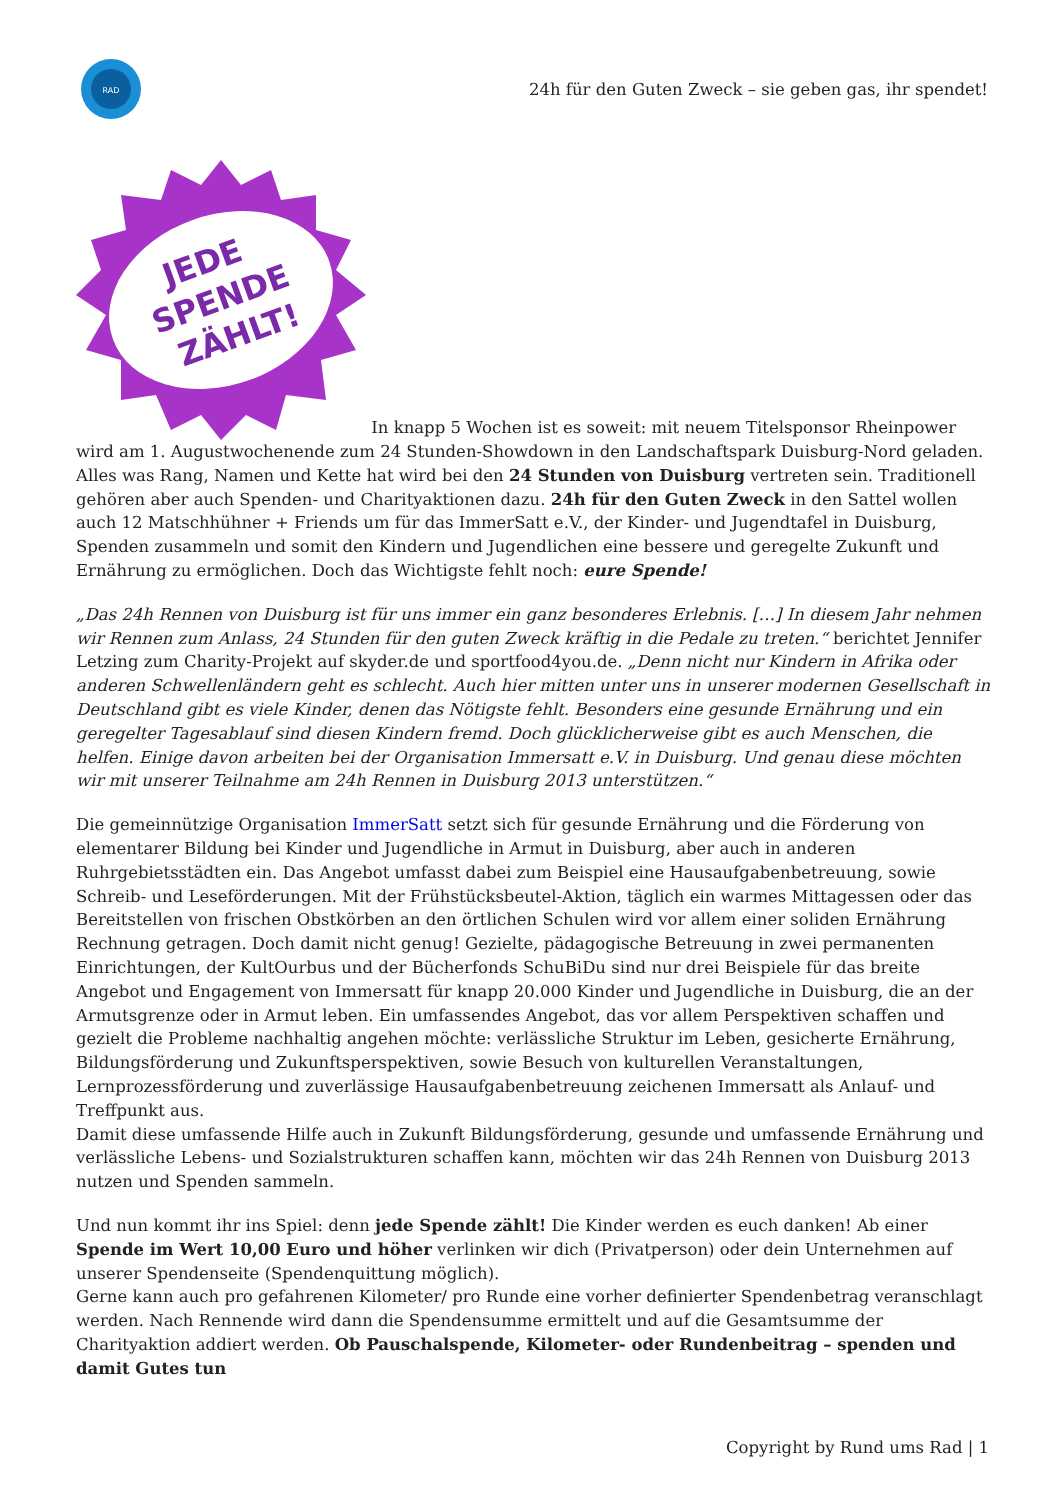RAD
24h für den Guten Zweck – sie geben gas, ihr spendet!
JEDE
SPENDE
ZÄHLT!
In knapp 5 Wochen ist es soweit: mit neuem Titelsponsor Rheinpower wird am 1. Augustwochenende zum 24 Stunden-Showdown in den Landschaftspark Duisburg-Nord geladen. Alles was Rang, Namen und Kette hat wird bei den 24 Stunden von Duisburg vertreten sein. Traditionell gehören aber auch Spenden- und Charityaktionen dazu. 24h für den Guten Zweck in den Sattel wollen auch 12 Matschhühner + Friends um für das ImmerSatt e.V., der Kinder- und Jugendtafel in Duisburg, Spenden zusammeln und somit den Kindern und Jugendlichen eine bessere und geregelte Zukunft und Ernährung zu ermöglichen. Doch das Wichtigste fehlt noch: eure Spende!
„Das 24h Rennen von Duisburg ist für uns immer ein ganz besonderes Erlebnis. […] In diesem Jahr nehmen wir Rennen zum Anlass, 24 Stunden für den guten Zweck kräftig in die Pedale zu treten.“ berichtet Jennifer Letzing zum Charity-Projekt auf skyder.de und sportfood4you.de. „Denn nicht nur Kindern in Afrika oder anderen Schwellenländern geht es schlecht. Auch hier mitten unter uns in unserer modernen Gesellschaft in Deutschland gibt es viele Kinder, denen das Nötigste fehlt. Besonders eine gesunde Ernährung und ein geregelter Tagesablauf sind diesen Kindern fremd. Doch glücklicherweise gibt es auch Menschen, die helfen. Einige davon arbeiten bei der Organisation Immersatt e.V. in Duisburg. Und genau diese möchten wir mit unserer Teilnahme am 24h Rennen in Duisburg 2013 unterstützen.“
Die gemeinnützige Organisation ImmerSatt setzt sich für gesunde Ernährung und die Förderung von elementarer Bildung bei Kinder und Jugendliche in Armut in Duisburg, aber auch in anderen Ruhrgebietsstädten ein. Das Angebot umfasst dabei zum Beispiel eine Hausaufgabenbetreuung, sowie Schreib- und Leseförderungen. Mit der Frühstücksbeutel-Aktion, täglich ein warmes Mittagessen oder das Bereitstellen von frischen Obstkörben an den örtlichen Schulen wird vor allem einer soliden Ernährung Rechnung getragen. Doch damit nicht genug! Gezielte, pädagogische Betreuung in zwei permanenten Einrichtungen, der KultOurbus und der Bücherfonds SchuBiDu sind nur drei Beispiele für das breite Angebot und Engagement von Immersatt für knapp 20.000 Kinder und Jugendliche in Duisburg, die an der Armutsgrenze oder in Armut leben. Ein umfassendes Angebot, das vor allem Perspektiven schaffen und gezielt die Probleme nachhaltig angehen möchte: verlässliche Struktur im Leben, gesicherte Ernährung, Bildungsförderung und Zukunftsperspektiven, sowie Besuch von kulturellen Veranstaltungen, Lernprozessförderung und zuverlässige Hausaufgabenbetreuung zeichenen Immersatt als Anlauf- und Treffpunkt aus.
Damit diese umfassende Hilfe auch in Zukunft Bildungsförderung, gesunde und umfassende Ernährung und verlässliche Lebens- und Sozialstrukturen schaffen kann, möchten wir das 24h Rennen von Duisburg 2013 nutzen und Spenden sammeln.
Und nun kommt ihr ins Spiel: denn jede Spende zählt! Die Kinder werden es euch danken! Ab einer Spende im Wert 10,00 Euro und höher verlinken wir dich (Privatperson) oder dein Unternehmen auf unserer Spendenseite (Spendenquittung möglich).
Gerne kann auch pro gefahrenen Kilometer/ pro Runde eine vorher definierter Spendenbetrag veranschlagt werden. Nach Rennende wird dann die Spendensumme ermittelt und auf die Gesamtsumme der Charityaktion addiert werden. Ob Pauschalspende, Kilometer- oder Rundenbeitrag – spenden und damit Gutes tun
Copyright by Rund ums Rad | 1